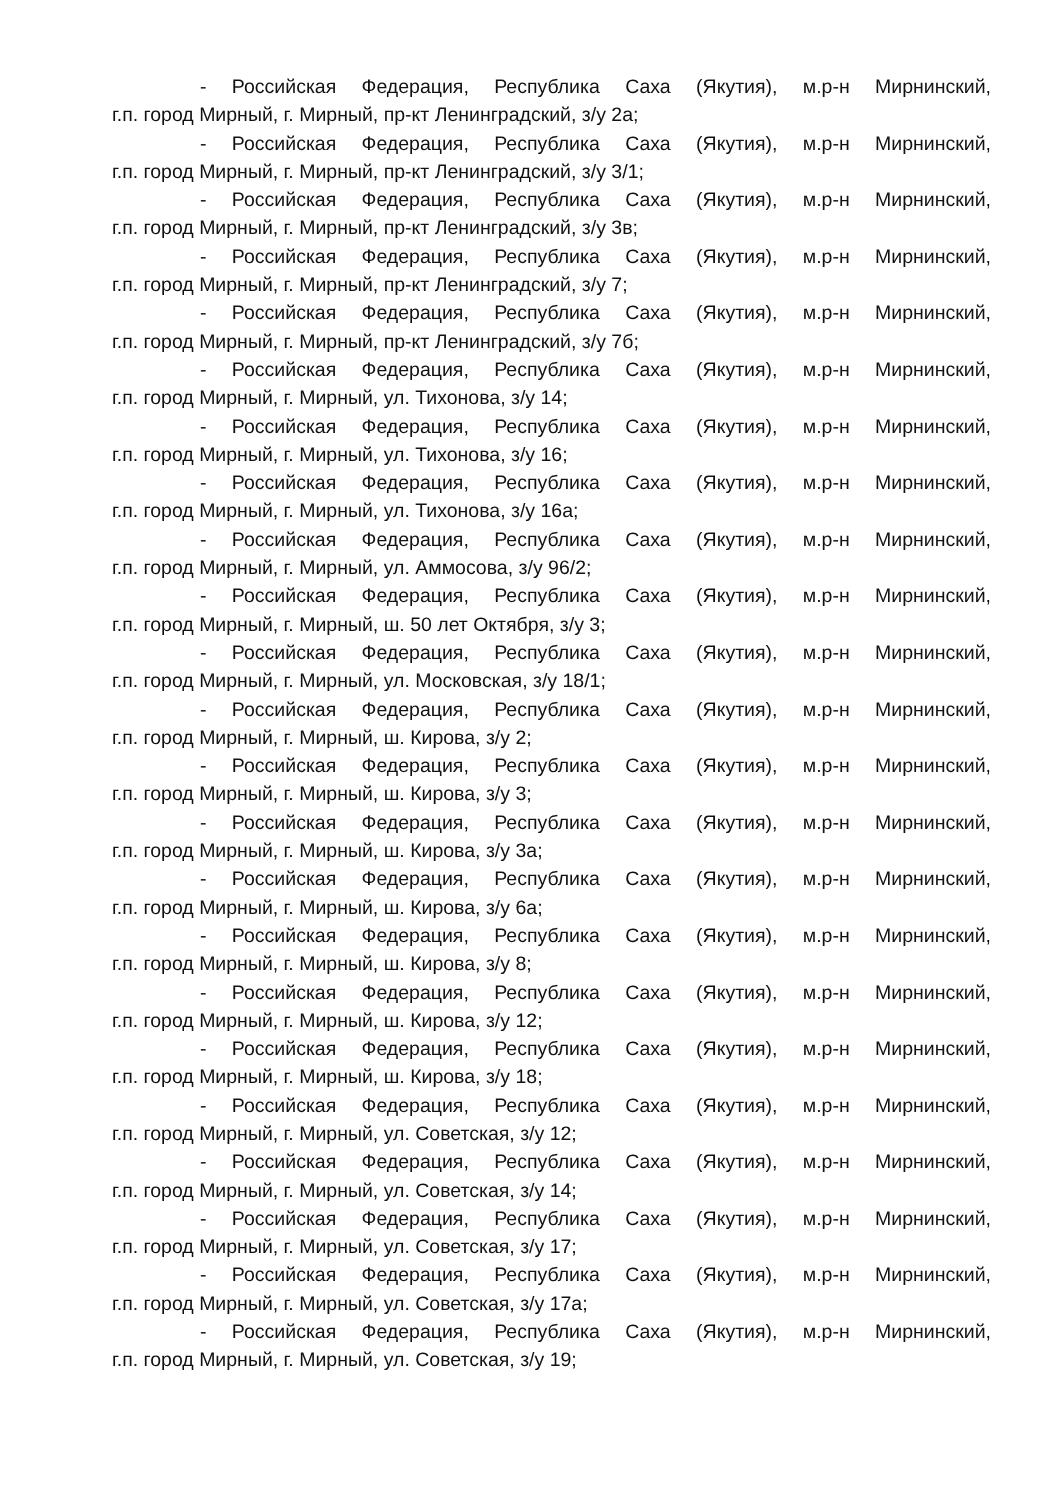- Российская Федерация, Республика Саха (Якутия), м.р-н Мирнинский,
г.п. город Мирный, г. Мирный, пр-кт Ленинградский, з/у 2а;
- Российская Федерация, Республика Саха (Якутия), м.р-н Мирнинский,
г.п. город Мирный, г. Мирный, пр-кт Ленинградский, з/у 3/1;
- Российская Федерация, Республика Саха (Якутия), м.р-н Мирнинский,
г.п. город Мирный, г. Мирный, пр-кт Ленинградский, з/у 3в;
- Российская Федерация, Республика Саха (Якутия), м.р-н Мирнинский,
г.п. город Мирный, г. Мирный, пр-кт Ленинградский, з/у 7;
- Российская Федерация, Республика Саха (Якутия), м.р-н Мирнинский,
г.п. город Мирный, г. Мирный, пр-кт Ленинградский, з/у 7б;
- Российская Федерация, Республика Саха (Якутия), м.р-н Мирнинский,
г.п. город Мирный, г. Мирный, ул. Тихонова, з/у 14;
- Российская Федерация, Республика Саха (Якутия), м.р-н Мирнинский,
г.п. город Мирный, г. Мирный, ул. Тихонова, з/у 16;
- Российская Федерация, Республика Саха (Якутия), м.р-н Мирнинский,
г.п. город Мирный, г. Мирный, ул. Тихонова, з/у 16а;
- Российская Федерация, Республика Саха (Якутия), м.р-н Мирнинский,
г.п. город Мирный, г. Мирный, ул. Аммосова, з/у 96/2;
- Российская Федерация, Республика Саха (Якутия), м.р-н Мирнинский,
г.п. город Мирный, г. Мирный, ш. 50 лет Октября, з/у 3;
- Российская Федерация, Республика Саха (Якутия), м.р-н Мирнинский,
г.п. город Мирный, г. Мирный, ул. Московская, з/у 18/1;
- Российская Федерация, Республика Саха (Якутия), м.р-н Мирнинский,
г.п. город Мирный, г. Мирный, ш. Кирова, з/у 2;
- Российская Федерация, Республика Саха (Якутия), м.р-н Мирнинский,
г.п. город Мирный, г. Мирный, ш. Кирова, з/у 3;
- Российская Федерация, Республика Саха (Якутия), м.р-н Мирнинский,
г.п. город Мирный, г. Мирный, ш. Кирова, з/у 3а;
- Российская Федерация, Республика Саха (Якутия), м.р-н Мирнинский,
г.п. город Мирный, г. Мирный, ш. Кирова, з/у 6а;
- Российская Федерация, Республика Саха (Якутия), м.р-н Мирнинский,
г.п. город Мирный, г. Мирный, ш. Кирова, з/у 8;
- Российская Федерация, Республика Саха (Якутия), м.р-н Мирнинский,
г.п. город Мирный, г. Мирный, ш. Кирова, з/у 12;
- Российская Федерация, Республика Саха (Якутия), м.р-н Мирнинский,
г.п. город Мирный, г. Мирный, ш. Кирова, з/у 18;
- Российская Федерация, Республика Саха (Якутия), м.р-н Мирнинский,
г.п. город Мирный, г. Мирный, ул. Советская, з/у 12;
- Российская Федерация, Республика Саха (Якутия), м.р-н Мирнинский,
г.п. город Мирный, г. Мирный, ул. Советская, з/у 14;
- Российская Федерация, Республика Саха (Якутия), м.р-н Мирнинский,
г.п. город Мирный, г. Мирный, ул. Советская, з/у 17;
- Российская Федерация, Республика Саха (Якутия), м.р-н Мирнинский,
г.п. город Мирный, г. Мирный, ул. Советская, з/у 17а;
- Российская Федерация, Республика Саха (Якутия), м.р-н Мирнинский,
г.п. город Мирный, г. Мирный, ул. Советская, з/у 19;